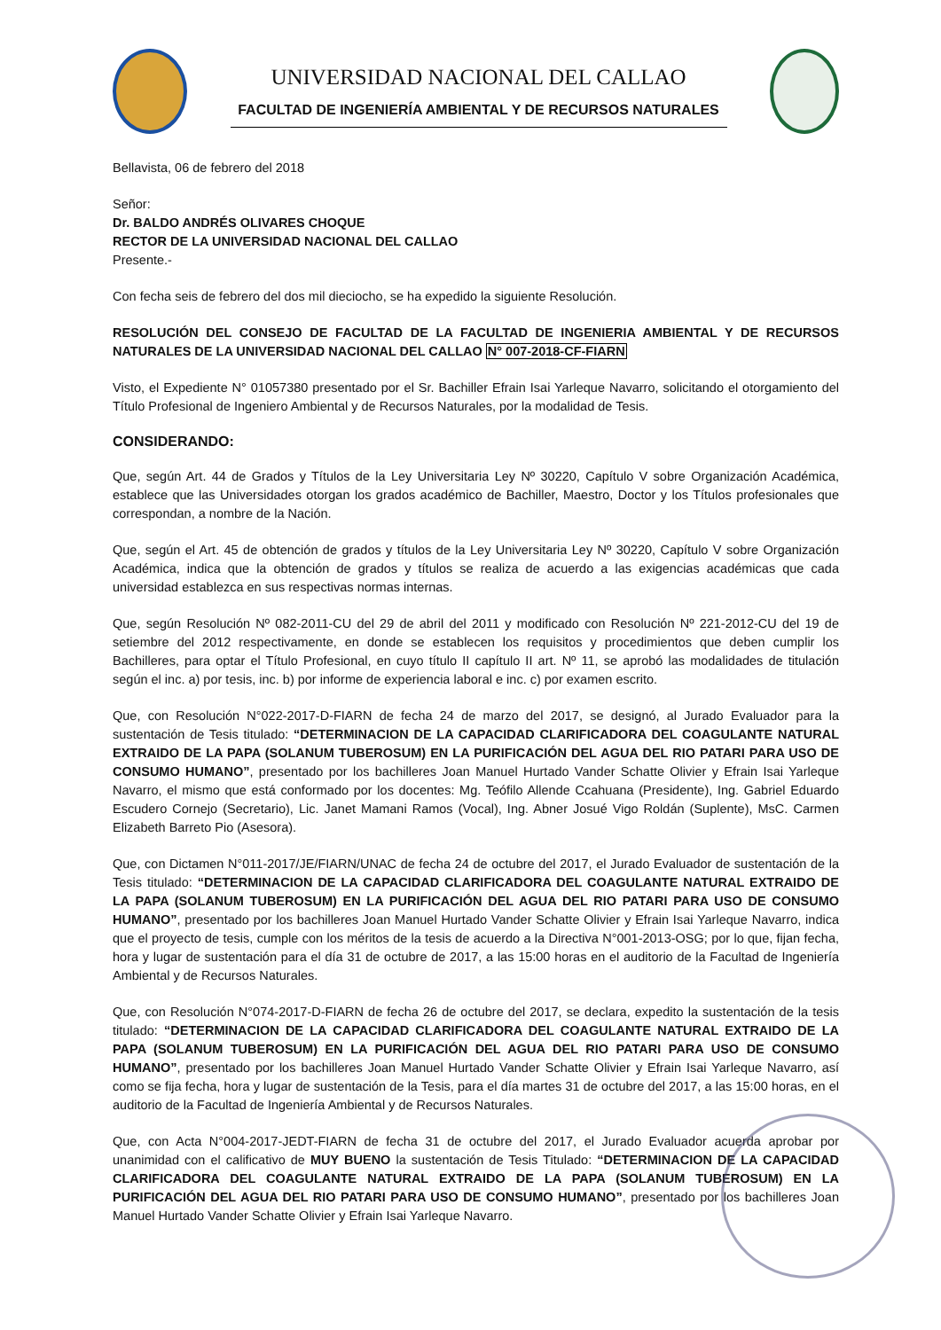UNIVERSIDAD NACIONAL DEL CALLAO
FACULTAD DE INGENIERÍA AMBIENTAL Y DE RECURSOS NATURALES
Bellavista, 06 de febrero del 2018
Señor:
Dr. BALDO ANDRÉS OLIVARES CHOQUE
RECTOR DE LA UNIVERSIDAD NACIONAL DEL CALLAO
Presente.-
Con fecha seis de febrero del dos mil dieciocho, se ha expedido la siguiente Resolución.
RESOLUCIÓN DEL CONSEJO DE FACULTAD DE LA FACULTAD DE INGENIERIA AMBIENTAL Y DE RECURSOS NATURALES DE LA UNIVERSIDAD NACIONAL DEL CALLAO N° 007-2018-CF-FIARN
Visto, el Expediente N° 01057380 presentado por el Sr. Bachiller Efrain Isai Yarleque Navarro, solicitando el otorgamiento del Título Profesional de Ingeniero Ambiental y de Recursos Naturales, por la modalidad de Tesis.
CONSIDERANDO:
Que, según Art. 44 de Grados y Títulos de la Ley Universitaria Ley Nº 30220, Capítulo V sobre Organización Académica, establece que las Universidades otorgan los grados académico de Bachiller, Maestro, Doctor y los Títulos profesionales que correspondan, a nombre de la Nación.
Que, según el Art. 45 de obtención de grados y títulos de la Ley Universitaria Ley Nº 30220, Capítulo V sobre Organización Académica, indica que la obtención de grados y títulos se realiza de acuerdo a las exigencias académicas que cada universidad establezca en sus respectivas normas internas.
Que, según Resolución Nº 082-2011-CU del 29 de abril del 2011 y modificado con Resolución Nº 221-2012-CU del 19 de setiembre del 2012 respectivamente, en donde se establecen los requisitos y procedimientos que deben cumplir los Bachilleres, para optar el Título Profesional, en cuyo título II capítulo II art. Nº 11, se aprobó las modalidades de titulación según el inc. a) por tesis, inc. b) por informe de experiencia laboral e inc. c) por examen escrito.
Que, con Resolución N°022-2017-D-FIARN de fecha 24 de marzo del 2017, se designó, al Jurado Evaluador para la sustentación de Tesis titulado: “DETERMINACION DE LA CAPACIDAD CLARIFICADORA DEL COAGULANTE NATURAL EXTRAIDO DE LA PAPA (SOLANUM TUBEROSUM) EN LA PURIFICACIÓN DEL AGUA DEL RIO PATARI PARA USO DE CONSUMO HUMANO”, presentado por los bachilleres Joan Manuel Hurtado Vander Schatte Olivier y Efrain Isai Yarleque Navarro, el mismo que está conformado por los docentes: Mg. Teófilo Allende Ccahuana (Presidente), Ing. Gabriel Eduardo Escudero Cornejo (Secretario), Lic. Janet Mamani Ramos (Vocal), Ing. Abner Josué Vigo Roldán (Suplente), MsC. Carmen Elizabeth Barreto Pio (Asesora).
Que, con Dictamen N°011-2017/JE/FIARN/UNAC de fecha 24 de octubre del 2017, el Jurado Evaluador de sustentación de la Tesis titulado: “DETERMINACION DE LA CAPACIDAD CLARIFICADORA DEL COAGULANTE NATURAL EXTRAIDO DE LA PAPA (SOLANUM TUBEROSUM) EN LA PURIFICACIÓN DEL AGUA DEL RIO PATARI PARA USO DE CONSUMO HUMANO”, presentado por los bachilleres Joan Manuel Hurtado Vander Schatte Olivier y Efrain Isai Yarleque Navarro, indica que el proyecto de tesis, cumple con los méritos de la tesis de acuerdo a la Directiva N°001-2013-OSG; por lo que, fijan fecha, hora y lugar de sustentación para el día 31 de octubre de 2017, a las 15:00 horas en el auditorio de la Facultad de Ingeniería Ambiental y de Recursos Naturales.
Que, con Resolución N°074-2017-D-FIARN de fecha 26 de octubre del 2017, se declara, expedito la sustentación de la tesis titulado: “DETERMINACION DE LA CAPACIDAD CLARIFICADORA DEL COAGULANTE NATURAL EXTRAIDO DE LA PAPA (SOLANUM TUBEROSUM) EN LA PURIFICACIÓN DEL AGUA DEL RIO PATARI PARA USO DE CONSUMO HUMANO”, presentado por los bachilleres Joan Manuel Hurtado Vander Schatte Olivier y Efrain Isai Yarleque Navarro, así como se fija fecha, hora y lugar de sustentación de la Tesis, para el día martes 31 de octubre del 2017, a las 15:00 horas, en el auditorio de la Facultad de Ingeniería Ambiental y de Recursos Naturales.
Que, con Acta N°004-2017-JEDT-FIARN de fecha 31 de octubre del 2017, el Jurado Evaluador acuerda aprobar por unanimidad con el calificativo de MUY BUENO la sustentación de Tesis Titulado: “DETERMINACION DE LA CAPACIDAD CLARIFICADORA DEL COAGULANTE NATURAL EXTRAIDO DE LA PAPA (SOLANUM TUBEROSUM) EN LA PURIFICACIÓN DEL AGUA DEL RIO PATARI PARA USO DE CONSUMO HUMANO”, presentado por los bachilleres Joan Manuel Hurtado Vander Schatte Olivier y Efrain Isai Yarleque Navarro.